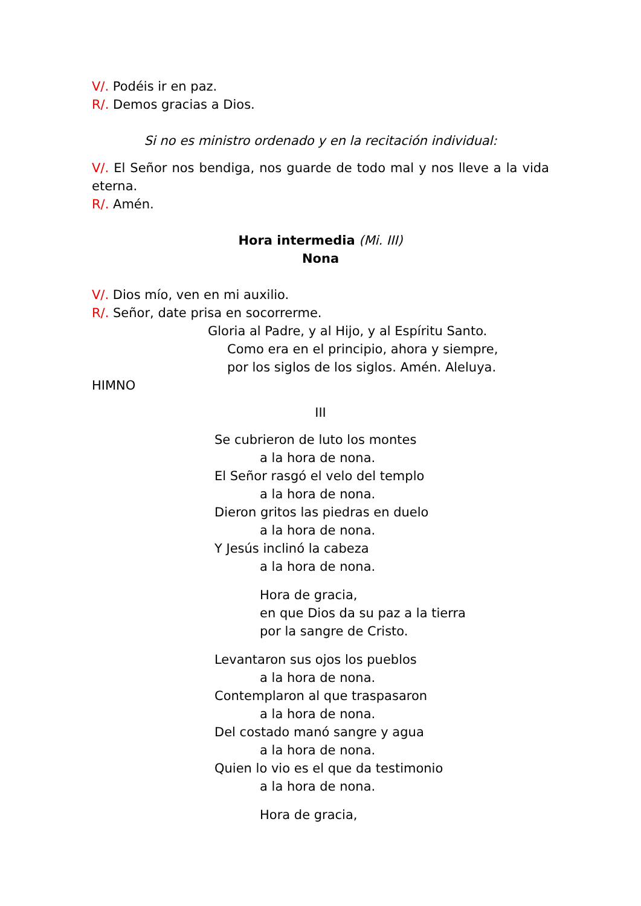V/. Podéis ir en paz.
R/. Demos gracias a Dios.
Si no es ministro ordenado y en la recitación individual:
V/. El Señor nos bendiga, nos guarde de todo mal y nos lleve a la vida eterna.
R/. Amén.
Hora intermedia (Mi. III)
Nona
V/. Dios mío, ven en mi auxilio.
R/. Señor, date prisa en socorrerme.
Gloria al Padre, y al Hijo, y al Espíritu Santo.
Como era en el principio, ahora y siempre,
por los siglos de los siglos. Amén. Aleluya.
HIMNO
III
Se cubrieron de luto los montes
a la hora de nona.
El Señor rasgó el velo del templo
a la hora de nona.
Dieron gritos las piedras en duelo
a la hora de nona.
Y Jesús inclinó la cabeza
a la hora de nona.
Hora de gracia,
en que Dios da su paz a la tierra
por la sangre de Cristo.
Levantaron sus ojos los pueblos
a la hora de nona.
Contemplaron al que traspasaron
a la hora de nona.
Del costado manó sangre y agua
a la hora de nona.
Quien lo vio es el que da testimonio
a la hora de nona.
Hora de gracia,